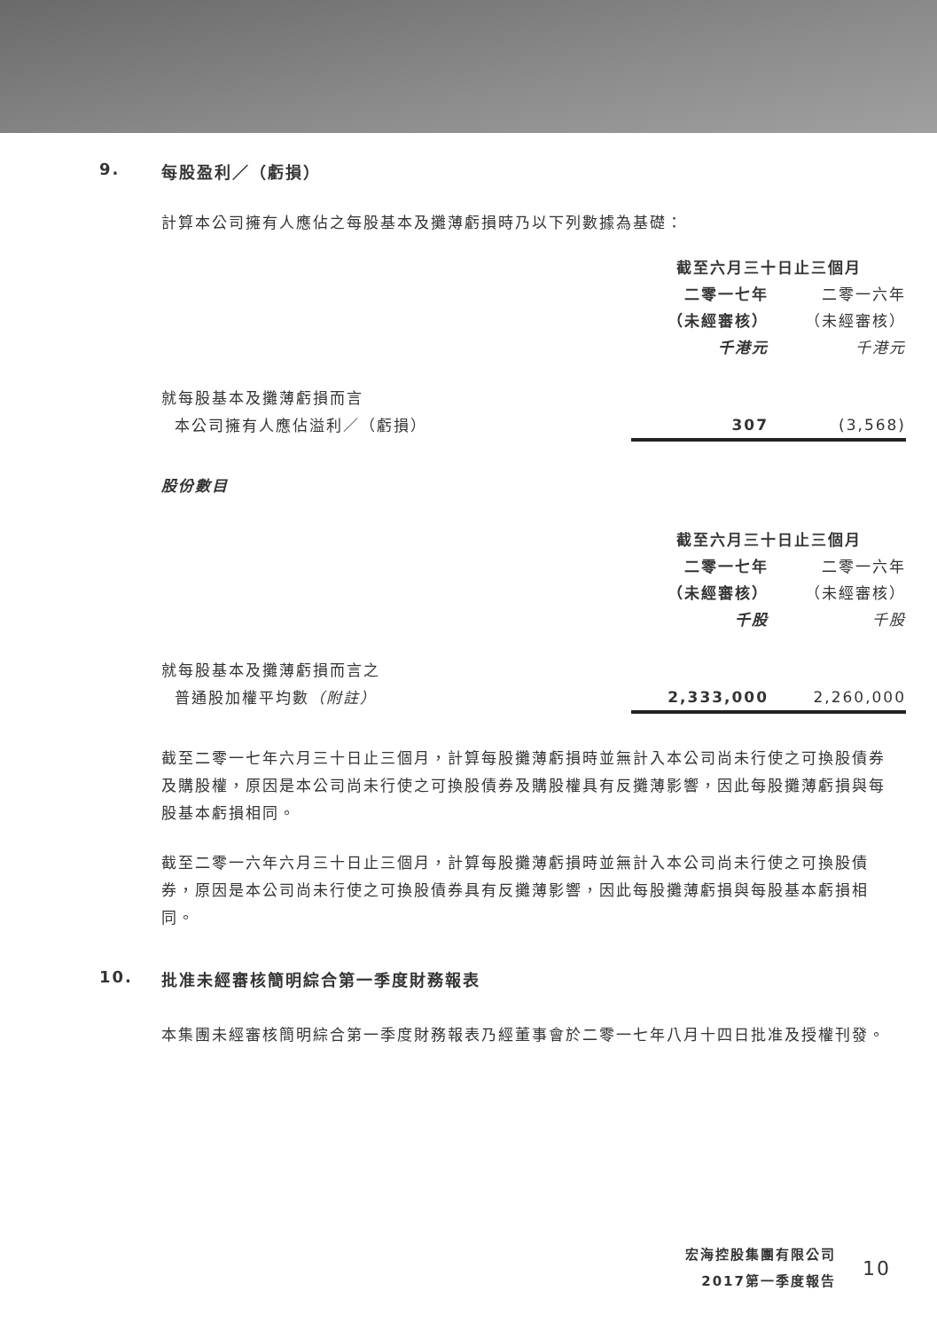9. 每股盈利／（虧損）
計算本公司擁有人應佔之每股基本及攤薄虧損時乃以下列數據為基礎：
| | 截至六月三十日止三個月 | |
| | 二零一七年 | 二零一六年 |
| | （未經審核） | （未經審核） |
| | 千港元 | 千港元 |
| 就每股基本及攤薄虧損而言 | | |
| 本公司擁有人應佔溢利／（虧損） | 307 | (3,568) |
股份數目
| | 截至六月三十日止三個月 | |
| | 二零一七年 | 二零一六年 |
| | （未經審核） | （未經審核） |
| | 千股 | 千股 |
| 就每股基本及攤薄虧損而言之 | | |
| 普通股加權平均數 （附註） | 2,333,000 | 2,260,000 |
截至二零一七年六月三十日止三個月，計算每股攤薄虧損時並無計入本公司尚未行使之可換股債券及購股權，原因是本公司尚未行使之可換股債券及購股權具有反攤薄影響，因此每股攤薄虧損與每股基本虧損相同。
截至二零一六年六月三十日止三個月，計算每股攤薄虧損時並無計入本公司尚未行使之可換股債券，原因是本公司尚未行使之可換股債券具有反攤薄影響，因此每股攤薄虧損與每股基本虧損相同。
10. 批准未經審核簡明綜合第一季度財務報表
本集團未經審核簡明綜合第一季度財務報表乃經董事會於二零一七年八月十四日批准及授權刊發。
宏海控股集團有限公司
2017第一季度報告
10